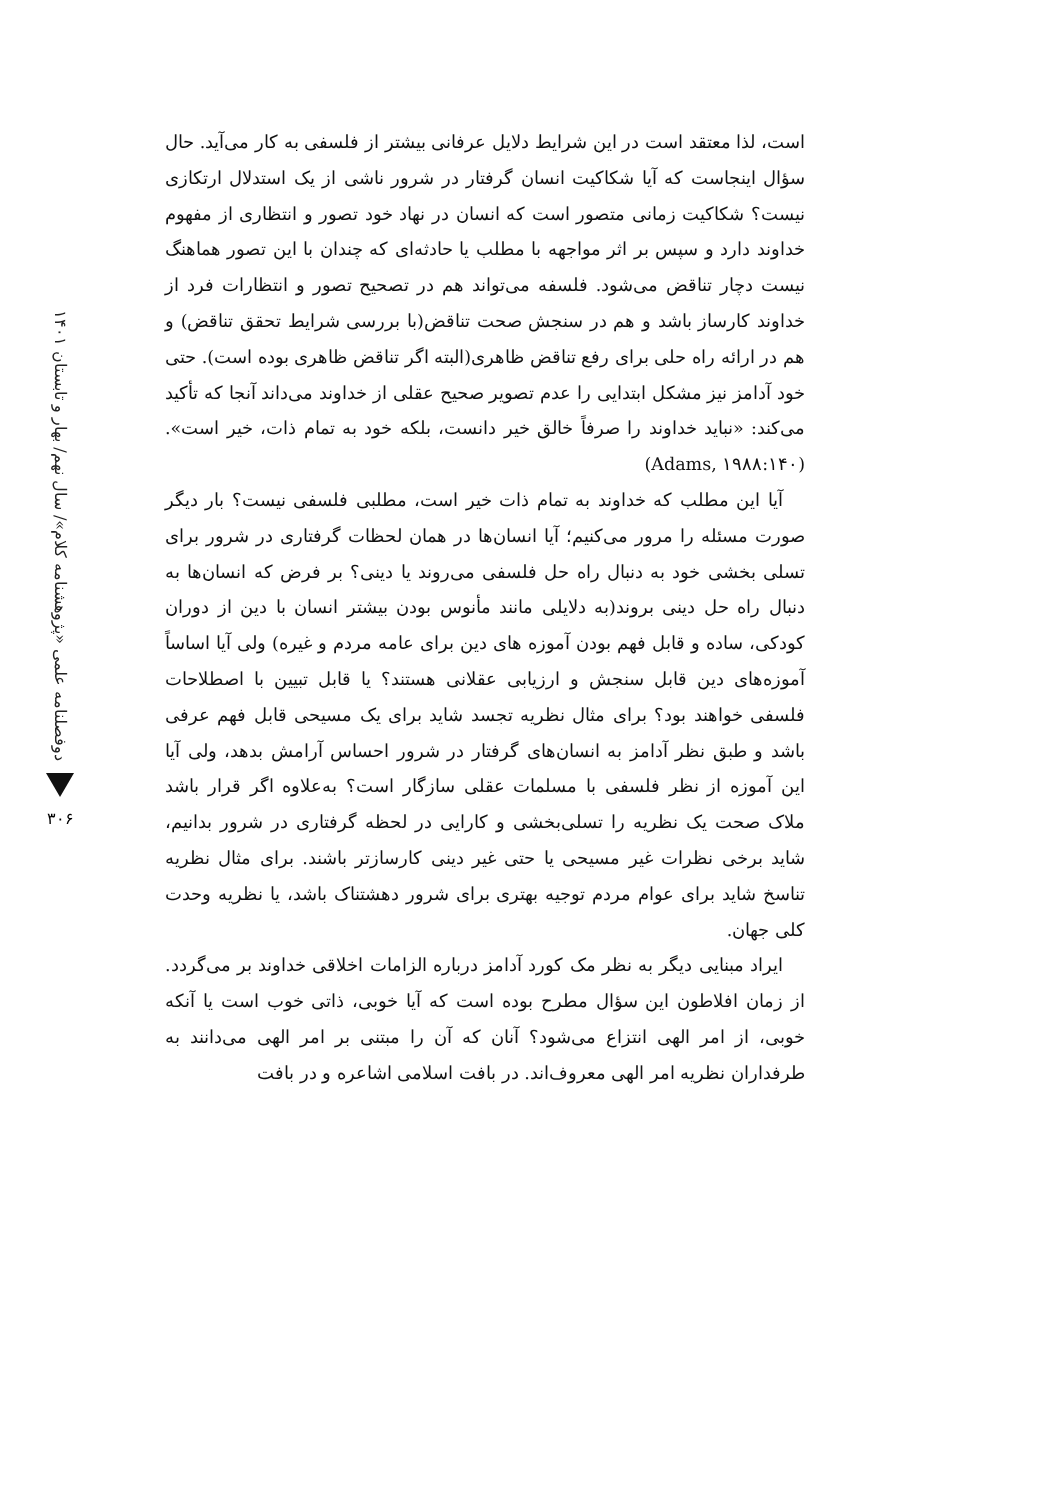دوفصلنامه علمی «پژوهشنامه کلام»/ سال نهم/ بهار و تابستان ۱۴۰۱
۳۰۶
است، لذا معتقد است در این شرایط دلایل عرفانی بیشتر از فلسفی به کار می‌آید. حال سؤال اینجاست که آیا شکاکیت انسان گرفتار در شرور ناشی از یک استدلال ارتکازی نیست؟ شکاکیت زمانی متصور است که انسان در نهاد خود تصور و انتظاری از مفهوم خداوند دارد و سپس بر اثر مواجهه با مطلب یا حادثه‌ای که چندان با این تصور هماهنگ نیست دچار تناقض می‌شود. فلسفه می‌تواند هم در تصحیح تصور و انتظارات فرد از خداوند کارساز باشد و هم در سنجش صحت تناقض(با بررسی شرایط تحقق تناقض) و هم در ارائه راه حلی برای رفع تناقض ظاهری(البته اگر تناقض ظاهری بوده است). حتی خود آدامز نیز مشکل ابتدایی را عدم تصویر صحیح عقلی از خداوند می‌داند آنجا که تأکید می‌کند: «نباید خداوند را صرفاً خالق خیر دانست، بلکه خود به تمام ذات، خیر است».(Adams, ۱۹۸۸:۱۴۰)
آیا این مطلب که خداوند به تمام ذات خیر است، مطلبی فلسفی نیست؟ بار دیگر صورت مسئله را مرور می‌کنیم؛ آیا انسان‌ها در همان لحظات گرفتاری در شرور برای تسلی بخشی خود به دنبال راه حل فلسفی می‌روند یا دینی؟ بر فرض که انسان‌ها به دنبال راه حل دینی بروند(به دلایلی مانند مأنوس بودن بیشتر انسان با دین از دوران کودکی، ساده و قابل فهم بودن آموزه های دین برای عامه مردم و غیره) ولی آیا اساساً آموزه‌های دین قابل سنجش و ارزیابی عقلانی هستند؟ یا قابل تبیین با اصطلاحات فلسفی خواهند بود؟ برای مثال نظریه تجسد شاید برای یک مسیحی قابل فهم عرفی باشد و طبق نظر آدامز به انسان‌های گرفتار در شرور احساس آرامش بدهد، ولی آیا این آموزه از نظر فلسفی با مسلمات عقلی سازگار است؟ به‌علاوه اگر قرار باشد ملاک صحت یک نظریه را تسلی‌بخشی و کارایی در لحظه گرفتاری در شرور بدانیم، شاید برخی نظرات غیر مسیحی یا حتی غیر دینی کارسازتر باشند. برای مثال نظریه تناسخ شاید برای عوام مردم توجیه بهتری برای شرور دهشتناک باشد، یا نظریه وحدت کلی جهان.
ایراد مبنایی دیگر به نظر مک کورد آدامز درباره الزامات اخلاقی خداوند بر می‌گردد. از زمان افلاطون این سؤال مطرح بوده است که آیا خوبی، ذاتی خوب است یا آنکه خوبی، از امر الهی انتزاع می‌شود؟ آنان که آن را مبتنی بر امر الهی می‌دانند به طرفداران نظریه امر الهی معروف‌اند. در بافت اسلامی اشاعره و در بافت